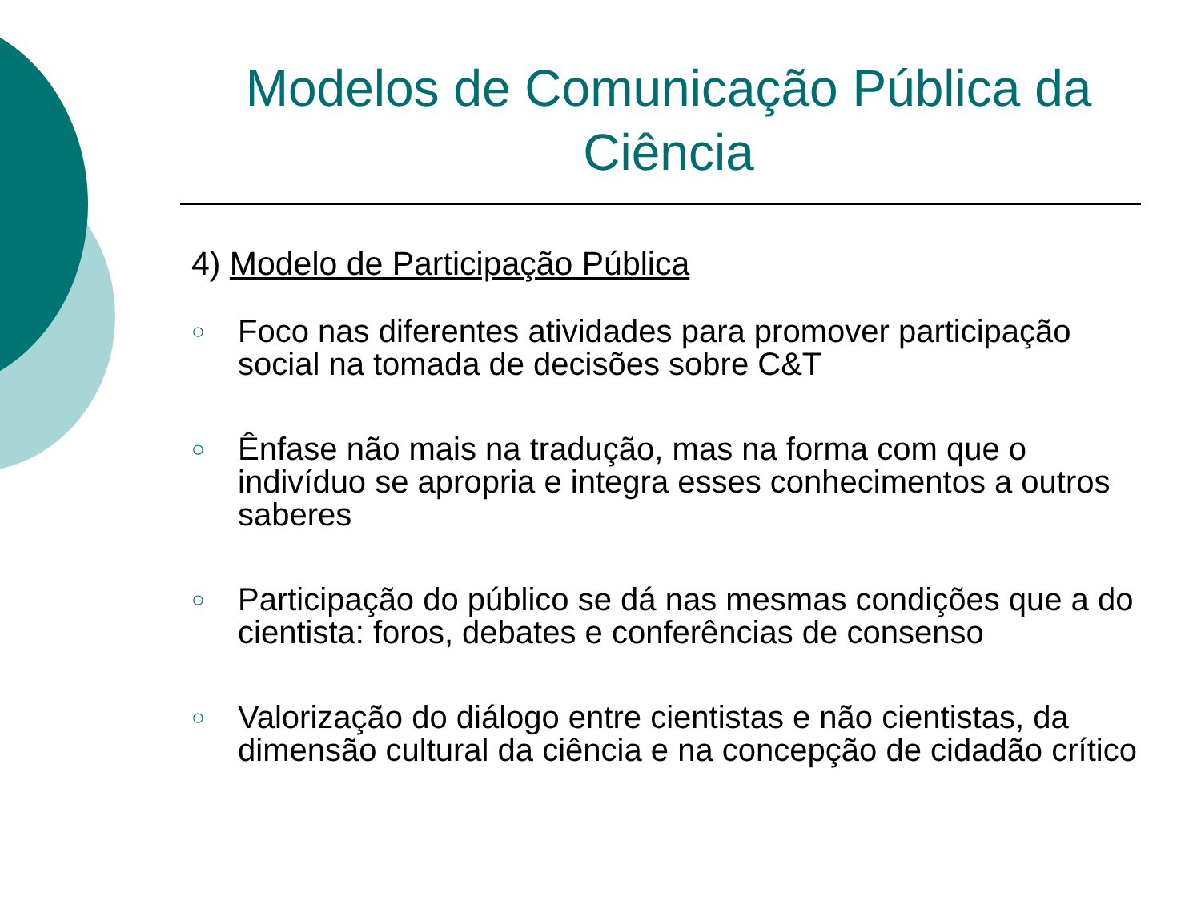Modelos de Comunicação Pública da Ciência
4) Modelo de Participação Pública
○ Foco nas diferentes atividades para promover participação social na tomada de decisões sobre C&T
○ Ênfase não mais na tradução, mas na forma com que o indivíduo se apropria e integra esses conhecimentos a outros saberes
○ Participação do público se dá nas mesmas condições que a do cientista: foros, debates e conferências de consenso
○ Valorização do diálogo entre cientistas e não cientistas, da dimensão cultural da ciência e na concepção de cidadão crítico